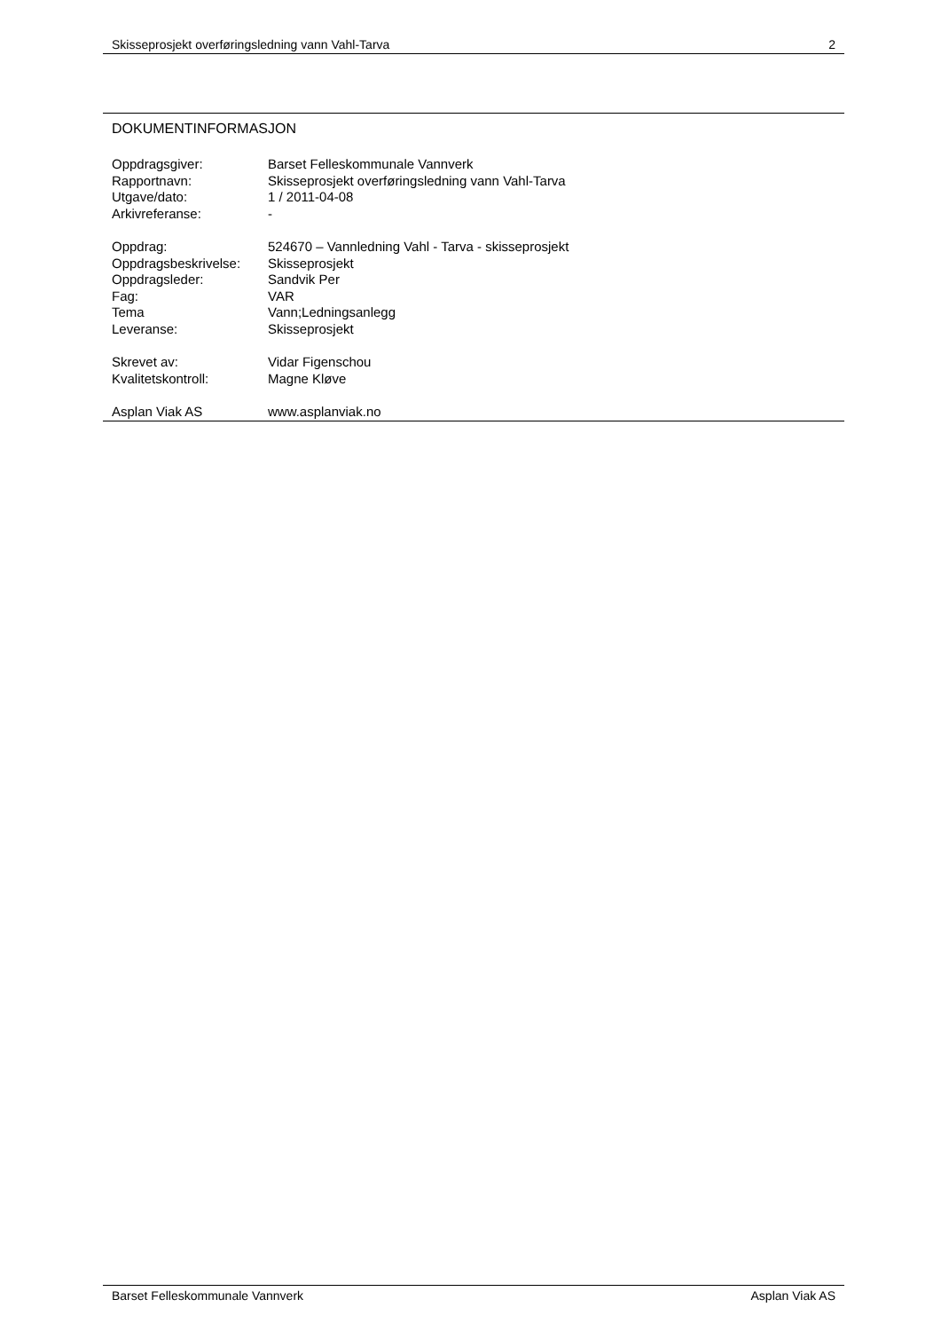Skisseprosjekt overføringsledning vann Vahl-Tarva 2
DOKUMENTINFORMASJON
| Oppdragsgiver: | Barset Felleskommunale Vannverk |
| Rapportnavn: | Skisseprosjekt overføringsledning vann Vahl-Tarva |
| Utgave/dato: | 1 / 2011-04-08 |
| Arkivreferanse: | - |
| Oppdrag: | 524670 – Vannledning Vahl - Tarva - skisseprosjekt |
| Oppdragsbeskrivelse: | Skisseprosjekt |
| Oppdragsleder: | Sandvik Per |
| Fag: | VAR |
| Tema | Vann;Ledningsanlegg |
| Leveranse: | Skisseprosjekt |
| Skrevet av: | Vidar Figenschou |
| Kvalitetskontroll: | Magne Kløve |
| Asplan Viak AS | www.asplanviak.no |
Barset Felleskommunale Vannverk Asplan Viak AS